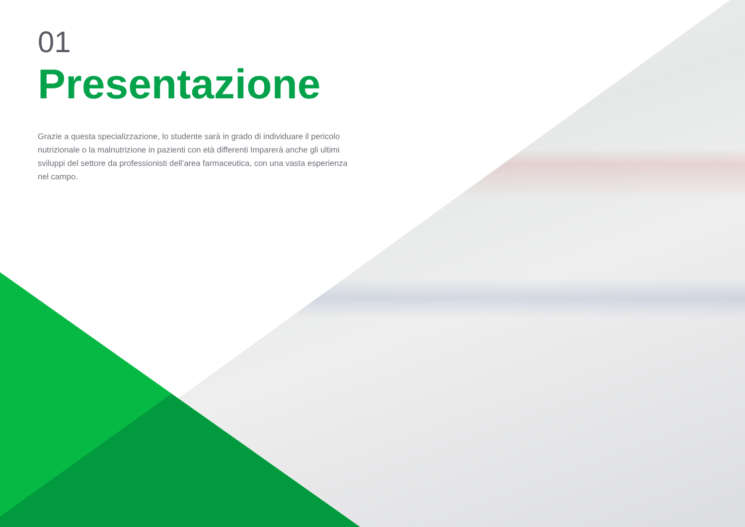01
Presentazione
Grazie a questa specializzazione, lo studente sarà in grado di individuare il pericolo nutrizionale o la malnutrizione in pazienti con età differenti Imparerà anche gli ultimi sviluppi del settore da professionisti dell’area farmaceutica, con una vasta esperienza nel campo.